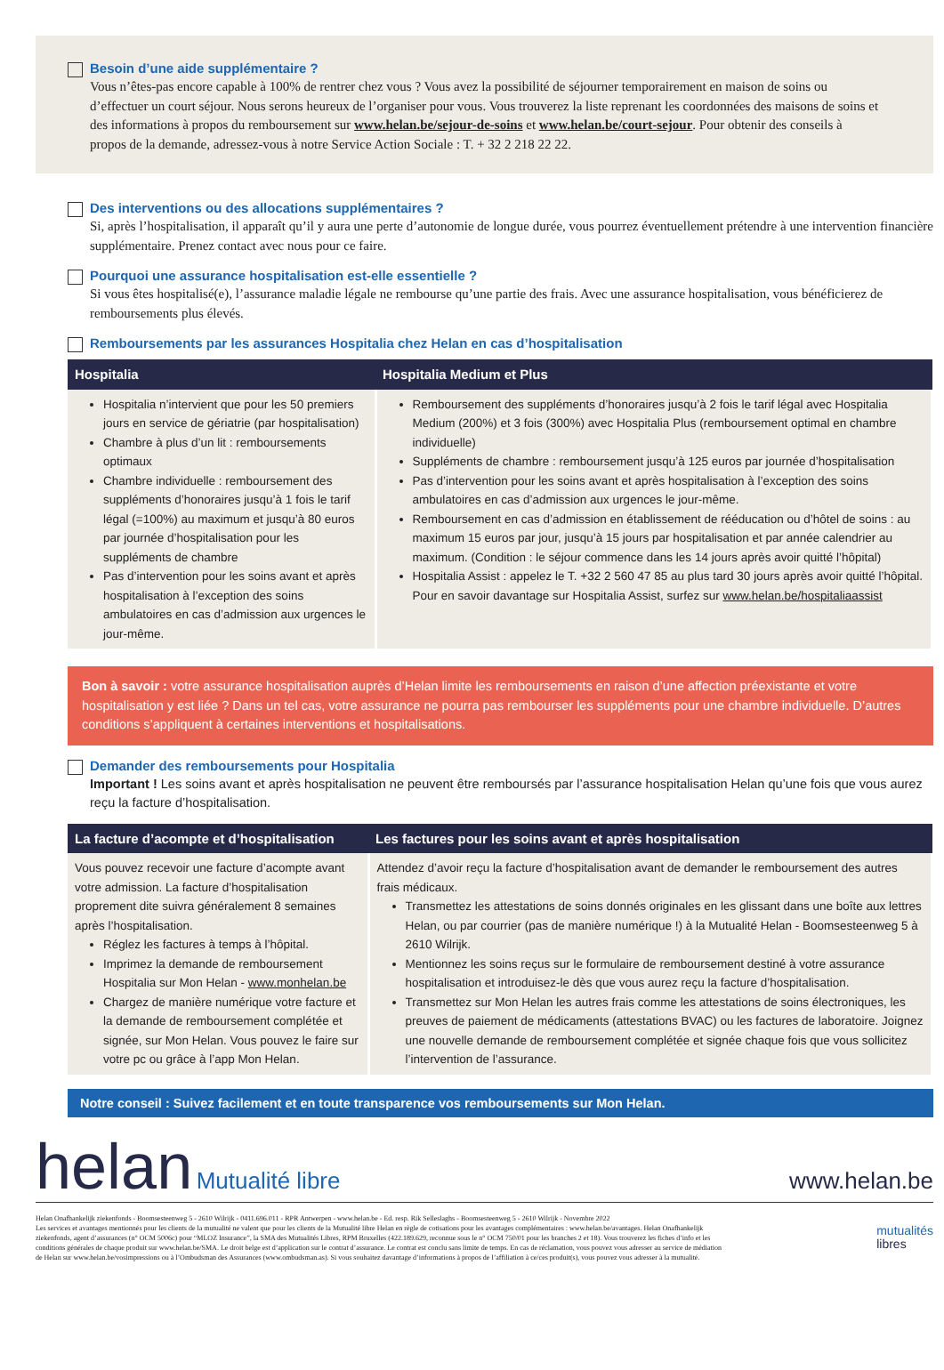Besoin d’une aide supplémentaire ?
Vous n’êtes-pas encore capable à 100% de rentrer chez vous ? Vous avez la possibilité de séjourner temporairement en maison de soins ou d’effectuer un court séjour. Nous serons heureux de l’organiser pour vous. Vous trouverez la liste reprenant les coordonnées des maisons de soins et des informations à propos du remboursement sur www.helan.be/sejour-de-soins et www.helan.be/court-sejour. Pour obtenir des conseils à propos de la demande, adressez-vous à notre Service Action Sociale : T. + 32 2 218 22 22.
Des interventions ou des allocations supplémentaires ?
Si, après l’hospitalisation, il apparaît qu’il y aura une perte d’autonomie de longue durée, vous pourrez éventuellement prétendre à une intervention financière supplémentaire. Prenez contact avec nous pour ce faire.
Pourquoi une assurance hospitalisation est-elle essentielle ?
Si vous êtes hospitalisé(e), l’assurance maladie légale ne rembourse qu’une partie des frais. Avec une assurance hospitalisation, vous bénéficierez de remboursements plus élevés.
Remboursements par les assurances Hospitalia chez Helan en cas d’hospitalisation
| Hospitalia | Hospitalia Medium et Plus |
| --- | --- |
| Hospitalia n’intervient que pour les 50 premiers jours en service de gériatrie (par hospitalisation) Chambre à plus d’un lit : remboursements optimaux Chambre individuelle : remboursement des suppléments d’honoraires jusqu’à 1 fois le tarif légal (=100%) au maximum et jusqu’à 80 euros par journée d’hospitalisation pour les suppléments de chambre Pas d’intervention pour les soins avant et après hospitalisation à l’exception des soins ambulatoires en cas d’admission aux urgences le jour-même. | Remboursement des suppléments d’honoraires jusqu’à 2 fois le tarif légal avec Hospitalia Medium (200%) et 3 fois (300%) avec Hospitalia Plus (remboursement optimal en chambre individuelle) Suppléments de chambre : remboursement jusqu’à 125 euros par journée d’hospitalisation Pas d’intervention pour les soins avant et après hospitalisation à l’exception des soins ambulatoires en cas d’admission aux urgences le jour-même. Remboursement en cas d’admission en établissement de rééducation ou d’hôtel de soins : au maximum 15 euros par jour, jusqu’à 15 jours par hospitalisation et par année calendrier au maximum. (Condition : le séjour commence dans les 14 jours après avoir quitté l’hôpital) Hospitalia Assist : appelez le T. +32 2 560 47 85 au plus tard 30 jours après avoir quitté l’hôpital. Pour en savoir davantage sur Hospitalia Assist, surfez sur www.helan.be/hospitaliaassist |
Bon à savoir : votre assurance hospitalisation auprès d’Helan limite les remboursements en raison d’une affection préexistante et votre hospitalisation y est liée ? Dans un tel cas, votre assurance ne pourra pas rembourser les suppléments pour une chambre individuelle. D’autres conditions s’appliquent à certaines interventions et hospitalisations.
Demander des remboursements pour Hospitalia
Important ! Les soins avant et après hospitalisation ne peuvent être remboursés par l’assurance hospitalisation Helan qu’une fois que vous aurez reçu la facture d’hospitalisation.
| La facture d’acompte et d’hospitalisation | Les factures pour les soins avant et après hospitalisation |
| --- | --- |
| Vous pouvez recevoir une facture d’acompte avant votre admission. La facture d’hospitalisation proprement dite suivra généralement 8 semaines après l’hospitalisation. Réglez les factures à temps à l’hôpital. Imprimez la demande de remboursement Hospitalia sur Mon Helan - www.monhelan.be Chargez de manière numérique votre facture et la demande de remboursement complétée et signée, sur Mon Helan. Vous pouvez le faire sur votre pc ou grâce à l’app Mon Helan. | Attendez d’avoir reçu la facture d’hospitalisation avant de demander le remboursement des autres frais médicaux. Transmettez les attestations de soins donnés originales en les glissant dans une boîte aux lettres Helan, ou par courrier (pas de manière numérique !) à la Mutualité Helan - Boomsesteenweg 5 à 2610 Wilrijk. Mentionnez les soins reçus sur le formulaire de remboursement destiné à votre assurance hospitalisation et introduisez-le dès que vous aurez reçu la facture d’hospitalisation. Transmettez sur Mon Helan les autres frais comme les attestations de soins électroniques, les preuves de paiement de médicaments (attestations BVAC) ou les factures de laboratoire. Joignez une nouvelle demande de remboursement complétée et signée chaque fois que vous sollicitez l’intervention de l’assurance. |
Notre conseil : Suivez facilement et en toute transparence vos remboursements sur Mon Helan.
helan Mutualité libre
www.helan.be
Helan Onafhankelijk ziekenfonds - Boomsesteenweg 5 - 2610 Wilrijk - 0411.696.011 - RPR Antwerpen - www.helan.be - Ed. resp. Rik Selleslaghs - Boomsesteenweg 5 - 2610 Wilrijk - Novembre 2022
Les services et avantages mentionnés pour les clients de la mutualité ne valent que pour les clients de la Mutualité libre Helan en règle de cotisations pour les avantages complémentaires : www.helan.be/avantages. Helan Onafhankelijk ziekenfonds, agent d’assurances (n° OCM 5006c) pour “MLOZ Insurance”, la SMA des Mutualités Libres, RPM Bruxelles (422.189.629, reconnue sous le n° OCM 750/01 pour les branches 2 et 18). Vous trouverez les fiches d’info et les conditions générales de chaque produit sur www.helan.be/SMA. Le droit belge est d’application sur le contrat d’assurance. Le contrat est conclu sans limite de temps. En cas de réclamation, vous pouvez vous adresser au service de médiation de Helan sur www.helan.be/vosimpressions ou à l’Ombudsman des Assurances (www.ombudsman.as). Si vous souhaitez davantage d’informations à propos de l’affiliation à ce/ces produit(s), vous pouvez vous adresser à la mutualité.
mutualités
libres